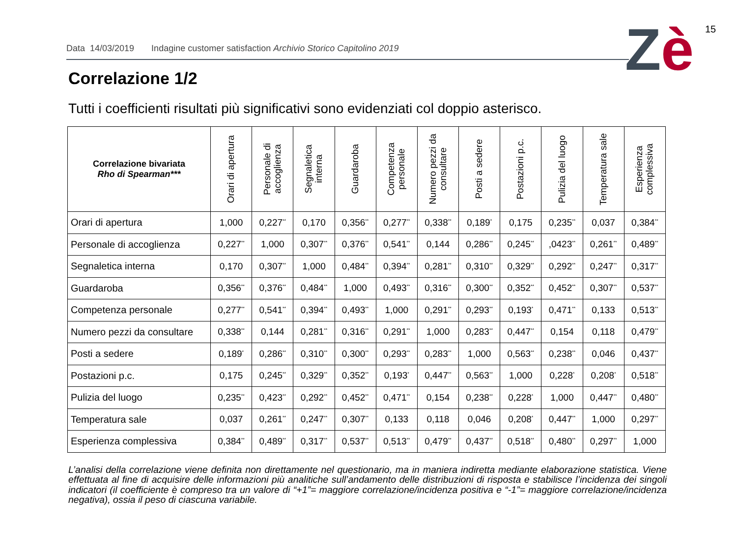15
Zè
Data 14/03/2019 Indagine customer satisfaction Archivio Storico Capitolino 2019
Correlazione 1/2
Tutti i coefficienti risultati più significativi sono evidenziati col doppio asterisco.
| Correlazione bivariata Rho di Spearman*** | Orari di apertura | Personale di accoglienza | Segnaletica interna | Guardaroba | Competenza personale | Numero pezzi da consultare | Posti a sedere | Postazioni p.c. | Pulizia del luogo | Temperatura sale | Esperienza complessiva |
| --- | --- | --- | --- | --- | --- | --- | --- | --- | --- | --- | --- |
| Orari di apertura | 1,000 | 0,227<sup>**</sup> | 0,170 | 0,356<sup>**</sup> | 0,277<sup>**</sup> | 0,338<sup>**</sup> | 0,189<sup>*</sup> | 0,175 | 0,235<sup>**</sup> | 0,037 | 0,384<sup>**</sup> |
| Personale di accoglienza | 0,227<sup>**</sup> | 1,000 | 0,307<sup>**</sup> | 0,376<sup>**</sup> | 0,541<sup>**</sup> | 0,144 | 0,286<sup>**</sup> | 0,245<sup>**</sup> | ,0423<sup>**</sup> | 0,261<sup>**</sup> | 0,489<sup>**</sup> |
| Segnaletica interna | 0,170 | 0,307<sup>**</sup> | 1,000 | 0,484<sup>**</sup> | 0,394<sup>**</sup> | 0,281<sup>**</sup> | 0,310<sup>**</sup> | 0,329<sup>**</sup> | 0,292<sup>**</sup> | 0,247<sup>**</sup> | 0,317<sup>**</sup> |
| Guardaroba | 0,356<sup>**</sup> | 0,376<sup>**</sup> | 0,484<sup>**</sup> | 1,000 | 0,493<sup>**</sup> | 0,316<sup>**</sup> | 0,300<sup>**</sup> | 0,352<sup>**</sup> | 0,452<sup>**</sup> | 0,307<sup>**</sup> | 0,537<sup>**</sup> |
| Competenza personale | 0,277<sup>**</sup> | 0,541<sup>**</sup> | 0,394<sup>**</sup> | 0,493<sup>**</sup> | 1,000 | 0,291<sup>**</sup> | 0,293<sup>**</sup> | 0,193<sup>*</sup> | 0,471<sup>**</sup> | 0,133 | 0,513<sup>**</sup> |
| Numero pezzi da consultare | 0,338<sup>**</sup> | 0,144 | 0,281<sup>**</sup> | 0,316<sup>**</sup> | 0,291<sup>**</sup> | 1,000 | 0,283<sup>**</sup> | 0,447<sup>**</sup> | 0,154 | 0,118 | 0,479<sup>**</sup> |
| Posti a sedere | 0,189<sup>*</sup> | 0,286<sup>**</sup> | 0,310<sup>**</sup> | 0,300<sup>**</sup> | 0,293<sup>**</sup> | 0,283<sup>**</sup> | 1,000 | 0,563<sup>**</sup> | 0,238<sup>**</sup> | 0,046 | 0,437<sup>**</sup> |
| Postazioni p.c. | 0,175 | 0,245<sup>**</sup> | 0,329<sup>**</sup> | 0,352<sup>**</sup> | 0,193<sup>*</sup> | 0,447<sup>**</sup> | 0,563<sup>**</sup> | 1,000 | 0,228<sup>*</sup> | 0,208<sup>*</sup> | 0,518<sup>**</sup> |
| Pulizia del luogo | 0,235<sup>**</sup> | 0,423<sup>**</sup> | 0,292<sup>**</sup> | 0,452<sup>**</sup> | 0,471<sup>**</sup> | 0,154 | 0,238<sup>**</sup> | 0,228<sup>*</sup> | 1,000 | 0,447<sup>**</sup> | 0,480<sup>**</sup> |
| Temperatura sale | 0,037 | 0,261<sup>**</sup> | 0,247<sup>**</sup> | 0,307<sup>**</sup> | 0,133 | 0,118 | 0,046 | 0,208<sup>*</sup> | 0,447<sup>**</sup> | 1,000 | 0,297<sup>**</sup> |
| Esperienza complessiva | 0,384<sup>**</sup> | 0,489<sup>**</sup> | 0,317<sup>**</sup> | 0,537<sup>**</sup> | 0,513<sup>**</sup> | 0,479<sup>**</sup> | 0,437<sup>**</sup> | 0,518<sup>**</sup> | 0,480<sup>**</sup> | 0,297<sup>**</sup> | 1,000 |
L’analisi della correlazione viene definita non direttamente nel questionario, ma in maniera indiretta mediante elaborazione statistica. Viene effettuata al fine di acquisire delle informazioni più analitiche sull’andamento delle distribuzioni di risposta e stabilisce l’incidenza dei singoli indicatori (il coefficiente è compreso tra un valore di “+1”= maggiore correlazione/incidenza positiva e “-1”= maggiore correlazione/incidenza negativa), ossia il peso di ciascuna variabile.